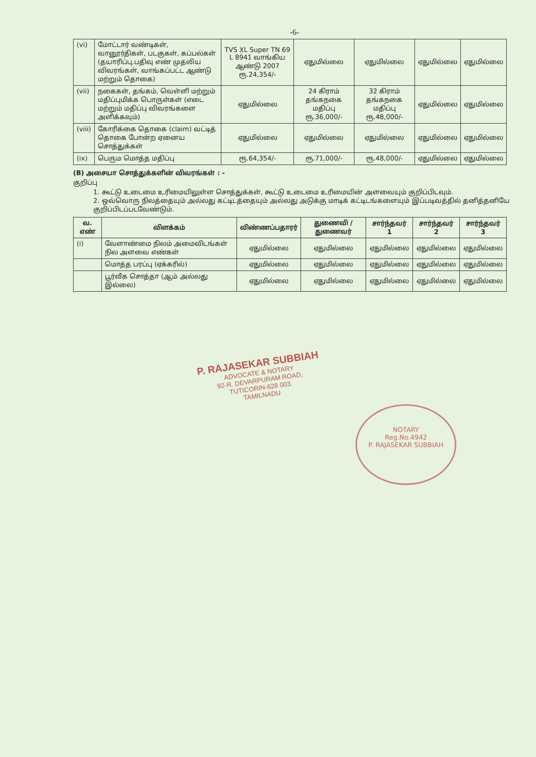-6-
| (vi) | மோட்டார் வண்டிகள், வானூர்திகள், படகுகள், கப்பல்கள் (தயாரிப்பு,பதிவு எண் முதலிய விவரங்கள், வாங்கப்பட்ட ஆண்டு மற்றும் தொகை) | TVS XL Super TN 69 L 8941 வாங்கிய ஆண்டு 2007 ரூ.24,354/- | ஏதுமில்லை | ஏதுமில்லை | ஏதுமில்லை | ஏதுமில்லை |
| (vii) | நகைகள், தங்கம், வெள்ளி மற்றும் மதிப்புமிக்க பொருள்கள் (எடை மற்றும் மதிப்பு விவரங்களை அளிக்கவும்) | ஏதுமில்லை | 24 கிராம் தங்கநகை மதிப்பு ரூ.36,000/- | 32 கிராம் தங்கநகை மதிப்பு ரூ.48,000/- | ஏதுமில்லை | ஏதுமில்லை |
| (viii) | கோரிக்கை தொகை (claim) வட்டித் தொகை போன்ற ஏனைய சொத்துக்கள் | ஏதுமில்லை | ஏதுமில்லை | ஏதுமில்லை | ஏதுமில்லை | ஏதுமில்லை |
| (ix) | பெரும மொத்த மதிப்பு | ரூ.64,354/- | ரூ.71,000/- | ரூ.48,000/- | ஏதுமில்லை | ஏதுமில்லை |
(B) அசையா சொத்துக்களின் விவரங்கள் : -
குறிப்பு
1. கூட்டு உடைமை உரிமையிலுள்ள சொத்துக்கள், கூட்டு உடைமை உரிமையின் அளவையும் குறிப்பிடவும்.
2. ஒவ்வொரு நிலத்தையும் அல்லது கட்டிடத்தையும் அல்லது அடுக்கு மாடிக் கட்டிடங்களையும் இப்படிவத்தில் தனித்தனியே குறிப்பிடப்படவேண்டும்.
| வ. எண் | விளக்கம் | விண்ணப்பதாரர் | துணைவி / துணைவர் | சார்ந்தவர் 1 | சார்ந்தவர் 2 | சார்ந்தவர் 3 |
| --- | --- | --- | --- | --- | --- | --- |
| (i) | வேளாண்மை நிலம் அமைவிடங்கள் நில அளவை எண்கள் | ஏதுமில்லை | ஏதுமில்லை | ஏதுமில்லை | ஏதுமில்லை | ஏதுமில்லை |
| | மொத்த பரப்பு (ஏக்கரில்) | ஏதுமில்லை | ஏதுமில்லை | ஏதுமில்லை | ஏதுமில்லை | ஏதுமில்லை |
| | பூர்வீக சொத்தா (ஆம் அல்லது இல்லை) | ஏதுமில்லை | ஏதுமில்லை | ஏதுமில்லை | ஏதுமில்லை | ஏதுமில்லை |
P. RAJASEKAR SUBBIAH
ADVOCATE & NOTARY
92-R. DEVARPURAM ROAD,
TUTICORIN-628 003.
TAMILNADU
NOTARY
Reg.No.4942
P. RAJASEKAR SUBBIAH